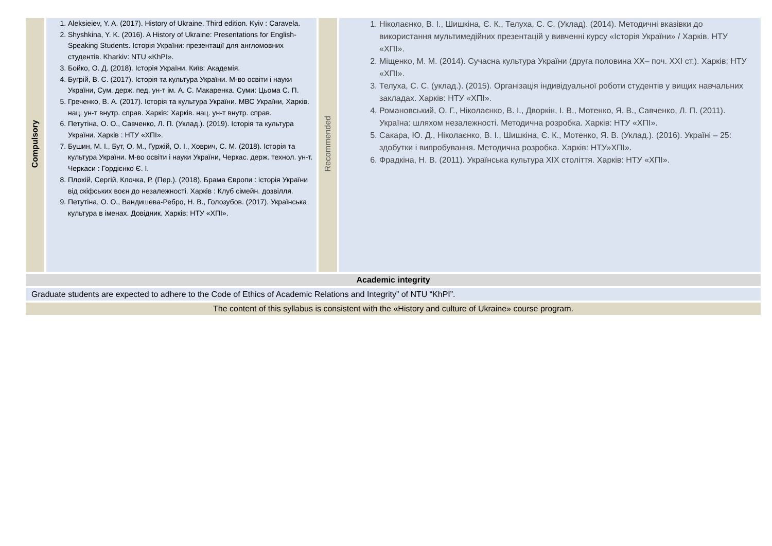| Compulsory | 1. Aleksieiev, Y. A. (2017). History of Ukraine. Third edition. Kyiv : Caravela. 2. Shyshkina, Y. K. (2016). A History of Ukraine: Presentations for English-Speaking Students. Історія України: презентації для англомовних студентів. Kharkiv: NTU «KhPI». 3. Бойко, О. Д. (2018). Історія України. Київ: Академія. 4. Бугрій, В. С. (2017). Історія та культура України. М-во освіти і науки України, Сум. держ. пед. ун-т ім. А. С. Макаренка. Суми: Цьома С. П. 5. Греченко, В. А. (2017). Історія та культура України. МВС України, Харків. нац. ун-т внутр. справ. Харків: Харків. нац. ун-т внутр. справ. 6. Петутіна, О. О., Савченко, Л. П. (Уклад.). (2019). Історія та культура України. Харків : НТУ «ХПІ». 7. Бушин, М. І., Бут, О. М., Гуржій, О. І., Ховрич, С. М. (2018). Історія та культура України. М-во освіти і науки України, Черкас. держ. технол. ун-т. Черкаси : Гордієнко Є. І. 8. Плохій, Сергій, Клочка, Р. (Пер.). (2018). Брама Європи : історія України від скіфських воєн до незалежності. Харків : Клуб сімейн. дозвілля. 9. Петутіна, О. О., Вандишева-Ребро, Н. В., Голозубов. (2017). Українська культура в іменах. Довідник. Харків: НТУ «ХПІ». | Recommended | 1. Ніколаєнко, В. І., Шишкіна, Є. К., Телуха, С. С. (Уклад). (2014). Методичні вказівки до використання мультимедійних презентацій у вивченні курсу «Історія України» / Харків. НТУ «ХПІ». 2. Міщенко, М. М. (2014). Сучасна культура України (друга половина XX– поч. XXI ст.). Харків: НТУ «ХПІ». 3. Телуха, С. С. (уклад.). (2015). Організація індивідуальної роботи студентів у вищих навчальних закладах. Харків: НТУ «ХПІ». 4. Романовський, О. Г., Ніколаєнко, В. І., Дворкін, І. В., Мотенко, Я. В., Савченко, Л. П. (2011). Україна: шляхом незалежності. Методична розробка. Харків: НТУ «ХПІ». 5. Сакара, Ю. Д., Ніколаєнко, В. І., Шишкіна, Є. К., Мотенко, Я. В. (Уклад.). (2016). Україні – 25: здобутки і випробування. Методична розробка. Харків: НТУ»ХПІ». 6. Фрадкіна, Н. В. (2011). Українська культура XIX століття. Харків: НТУ «ХПІ». |
Academic integrity
Graduate students are expected to adhere to the Code of Ethics of Academic Relations and Integrity” of NTU “KhPI”.
The content of this syllabus is consistent with the «History and culture of Ukraine» course program.